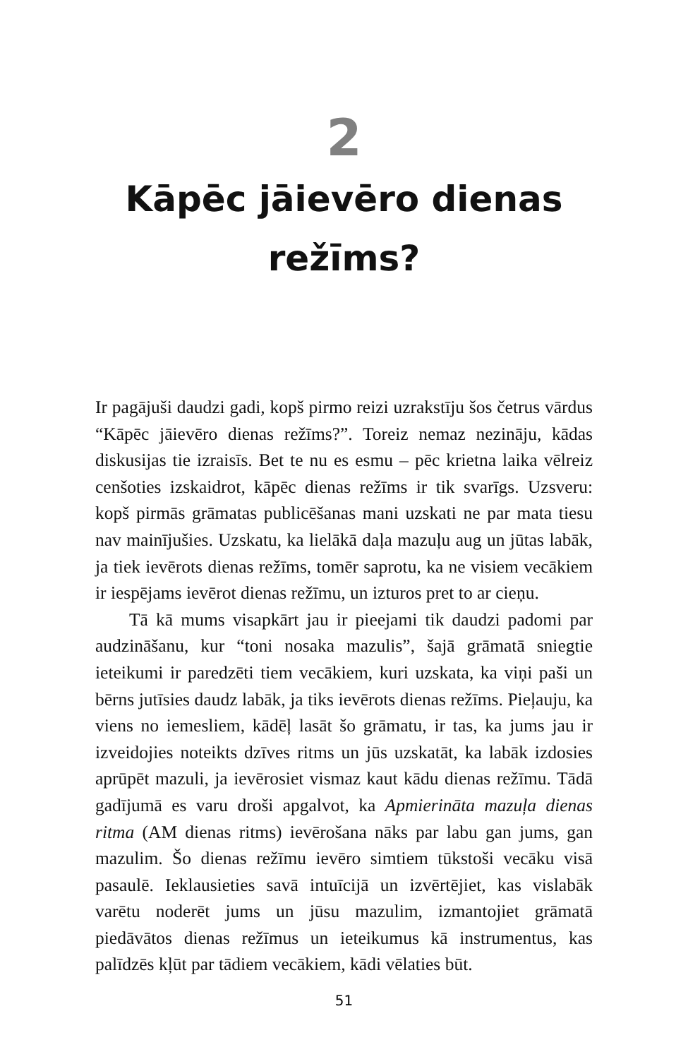2
Kāpēc jāievēro dienas
režīms?
Ir pagājuši daudzi gadi, kopš pirmo reizi uzrakstīju šos četrus vārdus “Kāpēc jāievēro dienas režīms?”. Toreiz nemaz nezināju, kādas diskusijas tie izraisīs. Bet te nu es esmu – pēc krietna laika vēlreiz cenšoties izskaidrot, kāpēc dienas režīms ir tik svarīgs. Uzsveru: kopš pirmās grāmatas publicēšanas mani uzskati ne par mata tiesu nav mainījušies. Uzskatu, ka lielākā daļa mazuļu aug un jūtas labāk, ja tiek ievērots dienas režīms, tomēr saprotu, ka ne visiem vecākiem ir iespējams ievērot dienas režīmu, un izturos pret to ar cieņu.
Tā kā mums visapkārt jau ir pieejami tik daudzi padomi par audzināšanu, kur “toni nosaka mazulis”, šajā grāmatā sniegtie ieteikumi ir paredzēti tiem vecākiem, kuri uzskata, ka viņi paši un bērns jutīsies daudz labāk, ja tiks ievērots dienas režīms. Pieļauju, ka viens no iemesliem, kādēļ lasāt šo grāmatu, ir tas, ka jums jau ir izveidojies noteikts dzīves ritms un jūs uzskatāt, ka labāk izdosies aprūpēt mazuli, ja ievērosiet vismaz kaut kādu dienas režīmu. Tādā gadījumā es varu droši apgalvot, ka Apmierināta mazuļa dienas ritma (AM dienas ritms) ievērošana nāks par labu gan jums, gan mazulim. Šo dienas režīmu ievēro simtiem tūkstoši vecāku visā pasaulē. Ieklausieties savā intuīcijā un izvērtējiet, kas vislabāk varētu noderēt jums un jūsu mazulim, izmantojiet grāmatā piedāvātos dienas režīmus un ieteikumus kā instrumentus, kas palīdzēs kļūt par tādiem vecākiem, kādi vēlaties būt.
51